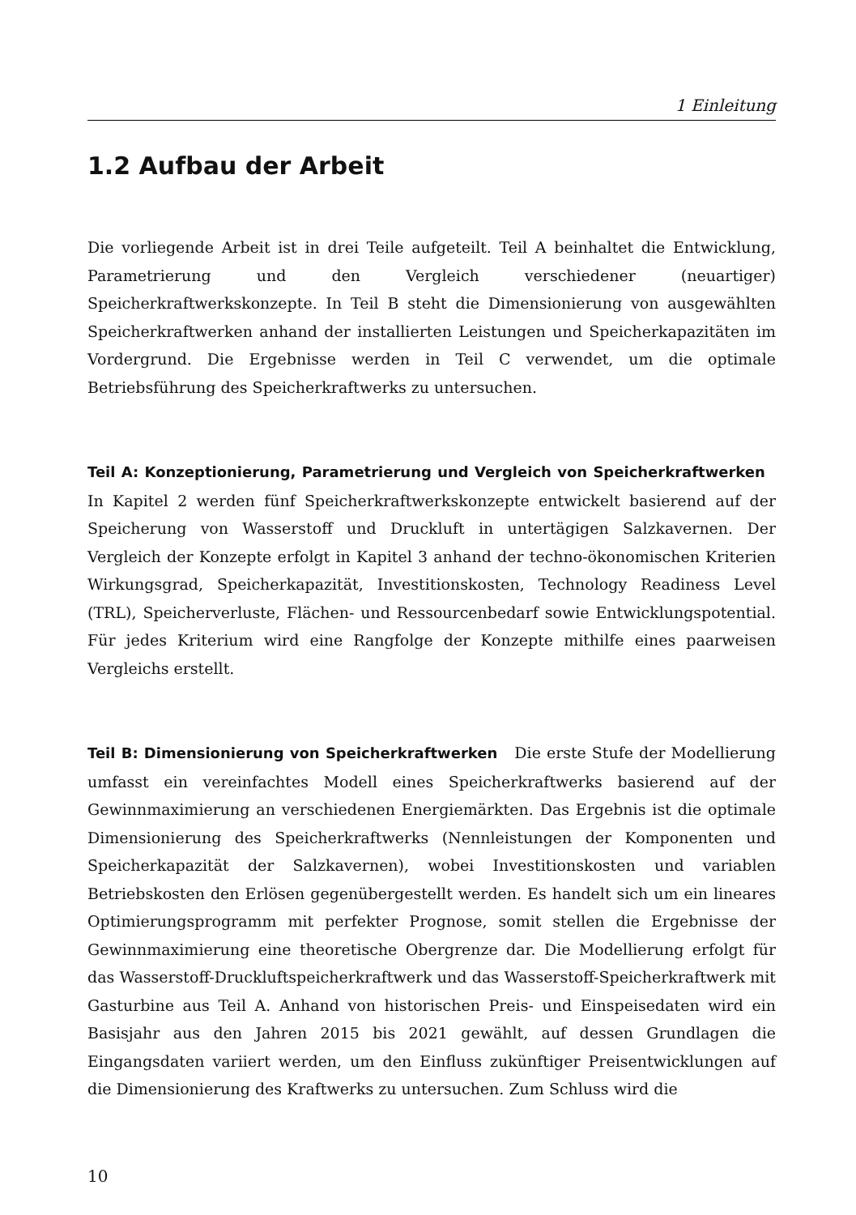1 Einleitung
1.2 Aufbau der Arbeit
Die vorliegende Arbeit ist in drei Teile aufgeteilt. Teil A beinhaltet die Entwicklung, Parametrierung und den Vergleich verschiedener (neuartiger) Speicherkraftwerkskonzepte. In Teil B steht die Dimensionierung von ausgewählten Speicherkraftwerken anhand der installierten Leistungen und Speicherkapazitäten im Vordergrund. Die Ergebnisse werden in Teil C verwendet, um die optimale Betriebsführung des Speicherkraftwerks zu untersuchen.
Teil A: Konzeptionierung, Parametrierung und Vergleich von Speicherkraftwerken In Kapitel 2 werden fünf Speicherkraftwerkskonzepte entwickelt basierend auf der Speicherung von Wasserstoff und Druckluft in untertägigen Salzkavernen. Der Vergleich der Konzepte erfolgt in Kapitel 3 anhand der techno-ökonomischen Kriterien Wirkungsgrad, Speicherkapazität, Investitionskosten, Technology Readiness Level (TRL), Speicherverluste, Flächen- und Ressourcenbedarf sowie Entwicklungspotential. Für jedes Kriterium wird eine Rangfolge der Konzepte mithilfe eines paarweisen Vergleichs erstellt.
Teil B: Dimensionierung von Speicherkraftwerken Die erste Stufe der Modellierung umfasst ein vereinfachtes Modell eines Speicherkraftwerks basierend auf der Gewinnmaximierung an verschiedenen Energiemärkten. Das Ergebnis ist die optimale Dimensionierung des Speicherkraftwerks (Nennleistungen der Komponenten und Speicherkapazität der Salzkavernen), wobei Investitionskosten und variablen Betriebskosten den Erlösen gegenübergestellt werden. Es handelt sich um ein lineares Optimierungsprogramm mit perfekter Prognose, somit stellen die Ergebnisse der Gewinnmaximierung eine theoretische Obergrenze dar. Die Modellierung erfolgt für das Wasserstoff-Druckluftspeicherkraftwerk und das Wasserstoff-Speicherkraftwerk mit Gasturbine aus Teil A. Anhand von historischen Preis- und Einspeisedaten wird ein Basisjahr aus den Jahren 2015 bis 2021 gewählt, auf dessen Grundlagen die Eingangsdaten variiert werden, um den Einfluss zukünftiger Preisentwicklungen auf die Dimensionierung des Kraftwerks zu untersuchen. Zum Schluss wird die
10